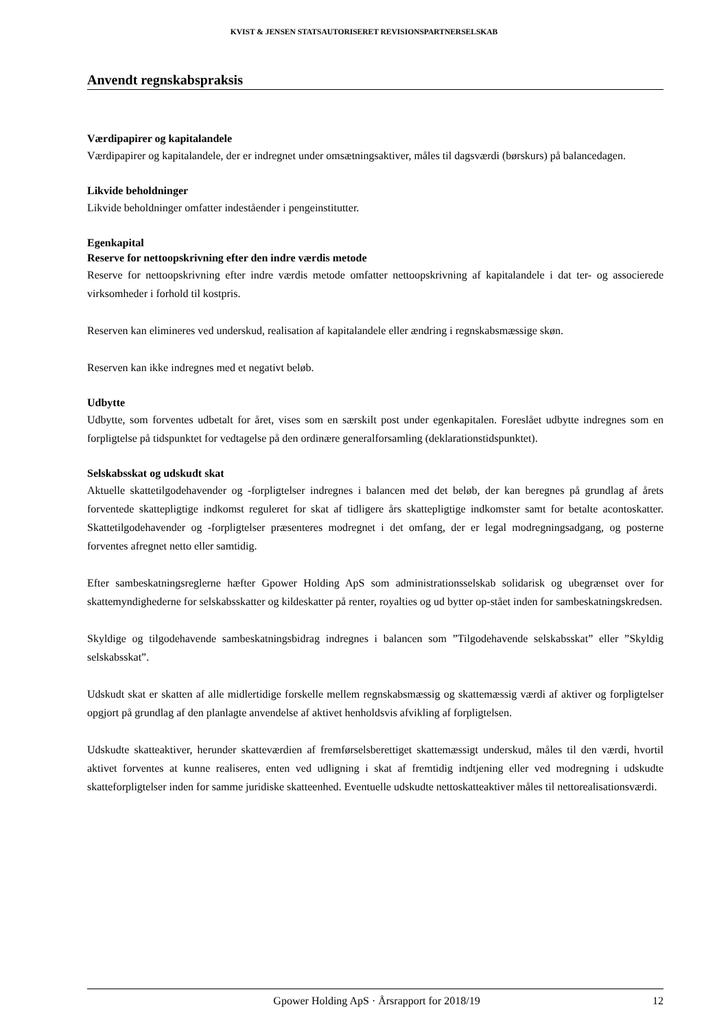KVIST & JENSEN STATSAUTORISERET REVISIONSPARTNERSELSKAB
Anvendt regnskabspraksis
Værdipapirer og kapitalandele
Værdipapirer og kapitalandele, der er indregnet under omsætningsaktiver, måles til dagsværdi (børskurs) på balancedagen.
Likvide beholdninger
Likvide beholdninger omfatter indeståender i pengeinstitutter.
Egenkapital
Reserve for nettoopskrivning efter den indre værdis metode
Reserve for nettoopskrivning efter indre værdis metode omfatter nettoopskrivning af kapitalandele i dat ter- og associerede virksomheder i forhold til kostpris.
Reserven kan elimineres ved underskud, realisation af kapitalandele eller ændring i regnskabsmæssige skøn.
Reserven kan ikke indregnes med et negativt beløb.
Udbytte
Udbytte, som forventes udbetalt for året, vises som en særskilt post under egenkapitalen. Foreslået udbytte indregnes som en forpligtelse på tidspunktet for vedtagelse på den ordinære generalforsamling (deklarationstidspunktet).
Selskabsskat og udskudt skat
Aktuelle skattetilgodehavender og -forpligtelser indregnes i balancen med det beløb, der kan beregnes på grundlag af årets forventede skattepligtige indkomst reguleret for skat af tidligere års skattepligtige indkomster samt for betalte acontoskatter. Skattetilgodehavender og -forpligtelser præsenteres modregnet i det omfang, der er legal modregningsadgang, og posterne forventes afregnet netto eller samtidig.
Efter sambeskatningsreglerne hæfter Gpower Holding ApS som administrationsselskab solidarisk og ubegrænset over for skattemyndighederne for selskabsskatter og kildeskatter på renter, royalties og ud bytter op-stået inden for sambeskatningskredsen.
Skyldige og tilgodehavende sambeskatningsbidrag indregnes i balancen som ”Tilgodehavende selskabsskat” eller ”Skyldig selskabsskat”.
Udskudt skat er skatten af alle midlertidige forskelle mellem regnskabsmæssig og skattemæssig værdi af aktiver og forpligtelser opgjort på grundlag af den planlagte anvendelse af aktivet henholdsvis afvikling af forpligtelsen.
Udskudte skatteaktiver, herunder skatteværdien af fremførselsberettiget skattemæssigt underskud, måles til den værdi, hvortil aktivet forventes at kunne realiseres, enten ved udligning i skat af fremtidig indtjening eller ved modregning i udskudte skatteforpligtelser inden for samme juridiske skatteenhed. Eventuelle udskudte nettoskatteaktiver måles til nettorealisationsværdi.
Gpower Holding ApS · Årsrapport for 2018/19 12